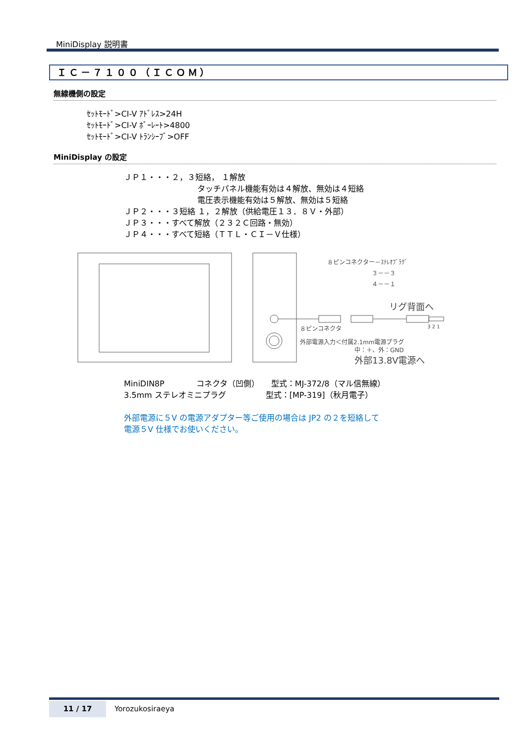MiniDisplay 説明書
ＩＣ－７１００（ＩＣＯＭ）
無線機側の設定
ｾｯﾄﾓｰﾄﾞ>CI-V ｱﾄﾞﾚｽ>24H
ｾｯﾄﾓｰﾄﾞ>CI-V ﾎﾞｰﾚｰﾄ>4800
ｾｯﾄﾓｰﾄﾞ>CI-V ﾄﾗﾝｼｰﾌﾞ>OFF
MiniDisplay の設定
ＪＰ１・・・２，３短絡， １解放
タッチパネル機能有効は４解放、無効は４短絡
電圧表示機能有効は５解放、無効は５短絡
ＪＰ２・・・３短絡 １，２解放（供給電圧１３．８Ｖ・外部）
ＪＰ３・・・すべて解放（２３２Ｃ回路・無効）
ＪＰ４・・・すべて短絡（ＴＴＬ・ＣＩ－Ｖ仕様）
８ピンコネクター－ｽﾃﾚｵﾌﾟﾗｸﾞ
３－－３
４－－１
リグ背面へ
3 2 1
８ピンコネクタ
外部電源入力＜付属2.1mm電源プラグ
中：＋、外：GND
外部13.8V電源へ
MiniDIN8P　　　　コネクタ（凹側）　　型式：MJ-372/8（マル信無線）
3.5mm ステレオミニプラグ　　　　　型式：[MP-319]（秋月電子）
外部電源に５V の電源アダプター等ご使用の場合は JP2 の２を短絡して
電源５V 仕様でお使いください。
11 / 17 Yorozukosiraeya